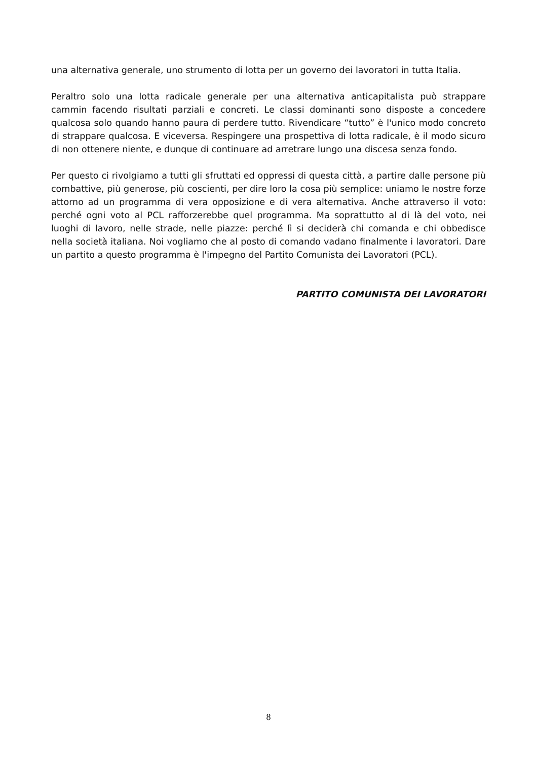una alternativa generale, uno strumento di lotta per un governo dei lavoratori in tutta Italia.
Peraltro solo una lotta radicale generale per una alternativa anticapitalista può strappare cammin facendo risultati parziali e concreti. Le classi dominanti sono disposte a concedere qualcosa solo quando hanno paura di perdere tutto. Rivendicare “tutto” è l'unico modo concreto di strappare qualcosa. E viceversa. Respingere una prospettiva di lotta radicale, è il modo sicuro di non ottenere niente, e dunque di continuare ad arretrare lungo una discesa senza fondo.
Per questo ci rivolgiamo a tutti gli sfruttati ed oppressi di questa città, a partire dalle persone più combattive, più generose, più coscienti, per dire loro la cosa più semplice: uniamo le nostre forze attorno ad un programma di vera opposizione e di vera alternativa. Anche attraverso il voto: perché ogni voto al PCL rafforzerebbe quel programma. Ma soprattutto al di là del voto, nei luoghi di lavoro, nelle strade, nelle piazze: perché lì si deciderà chi comanda e chi obbedisce nella società italiana. Noi vogliamo che al posto di comando vadano finalmente i lavoratori. Dare un partito a questo programma è l'impegno del Partito Comunista dei Lavoratori (PCL).
PARTITO COMUNISTA DEI LAVORATORI
8